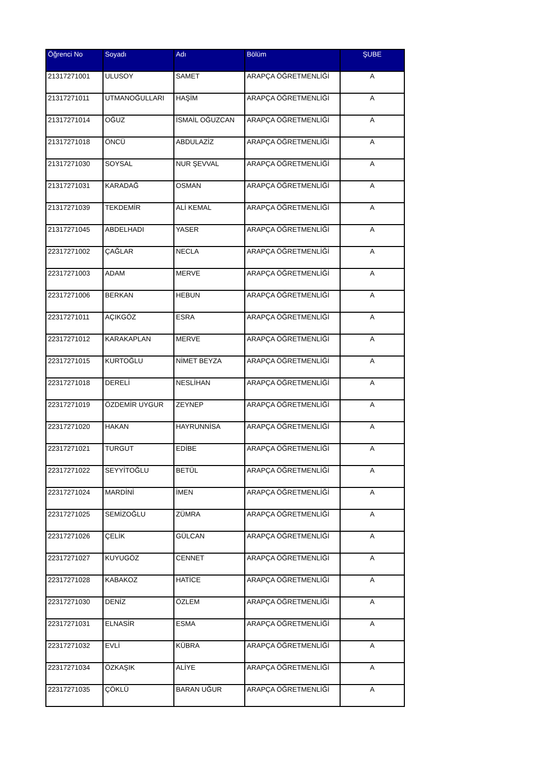| Öğrenci No | Soyadı | Adı | Bölüm | ŞUBE |
| --- | --- | --- | --- | --- |
| 21317271001 | ULUSOY | SAMET | ARAPÇA ÖĞRETMENLİĞİ | A |
| 21317271011 | UTMANOĞULLARI | HAŞİM | ARAPÇA ÖĞRETMENLİĞİ | A |
| 21317271014 | OĞUZ | İSMAİL OĞUZCAN | ARAPÇA ÖĞRETMENLİĞİ | A |
| 21317271018 | ÖNCÜ | ABDULAZİZ | ARAPÇA ÖĞRETMENLİĞİ | A |
| 21317271030 | SOYSAL | NUR ŞEVVAL | ARAPÇA ÖĞRETMENLİĞİ | A |
| 21317271031 | KARADAĞ | OSMAN | ARAPÇA ÖĞRETMENLİĞİ | A |
| 21317271039 | TEKDEMİR | ALİ KEMAL | ARAPÇA ÖĞRETMENLİĞİ | A |
| 21317271045 | ABDELHADI | YASER | ARAPÇA ÖĞRETMENLİĞİ | A |
| 22317271002 | ÇAĞLAR | NECLA | ARAPÇA ÖĞRETMENLİĞİ | A |
| 22317271003 | ADAM | MERVE | ARAPÇA ÖĞRETMENLİĞİ | A |
| 22317271006 | BERKAN | HEBUN | ARAPÇA ÖĞRETMENLİĞİ | A |
| 22317271011 | AÇIKGÖZ | ESRA | ARAPÇA ÖĞRETMENLİĞİ | A |
| 22317271012 | KARAKAPLAN | MERVE | ARAPÇA ÖĞRETMENLİĞİ | A |
| 22317271015 | KURTOĞLU | NİMET BEYZA | ARAPÇA ÖĞRETMENLİĞİ | A |
| 22317271018 | DERELİ | NESLİHAN | ARAPÇA ÖĞRETMENLİĞİ | A |
| 22317271019 | ÖZDEMİR UYGUR | ZEYNEP | ARAPÇA ÖĞRETMENLİĞİ | A |
| 22317271020 | HAKAN | HAYRUNNİSA | ARAPÇA ÖĞRETMENLİĞİ | A |
| 22317271021 | TURGUT | EDİBE | ARAPÇA ÖĞRETMENLİĞİ | A |
| 22317271022 | SEYYİTOĞLU | BETÜL | ARAPÇA ÖĞRETMENLİĞİ | A |
| 22317271024 | MARDİNİ | İMEN | ARAPÇA ÖĞRETMENLİĞİ | A |
| 22317271025 | SEMİZOĞLU | ZÜMRA | ARAPÇA ÖĞRETMENLİĞİ | A |
| 22317271026 | ÇELİK | GÜLCAN | ARAPÇA ÖĞRETMENLİĞİ | A |
| 22317271027 | KUYUGÖZ | CENNET | ARAPÇA ÖĞRETMENLİĞİ | A |
| 22317271028 | KABAKOZ | HATİCE | ARAPÇA ÖĞRETMENLİĞİ | A |
| 22317271030 | DENİZ | ÖZLEM | ARAPÇA ÖĞRETMENLİĞİ | A |
| 22317271031 | ELNASİR | ESMA | ARAPÇA ÖĞRETMENLİĞİ | A |
| 22317271032 | EVLİ | KÜBRA | ARAPÇA ÖĞRETMENLİĞİ | A |
| 22317271034 | ÖZKAŞIK | ALİYE | ARAPÇA ÖĞRETMENLİĞİ | A |
| 22317271035 | ÇÖKLÜ | BARAN UĞUR | ARAPÇA ÖĞRETMENLİĞİ | A |